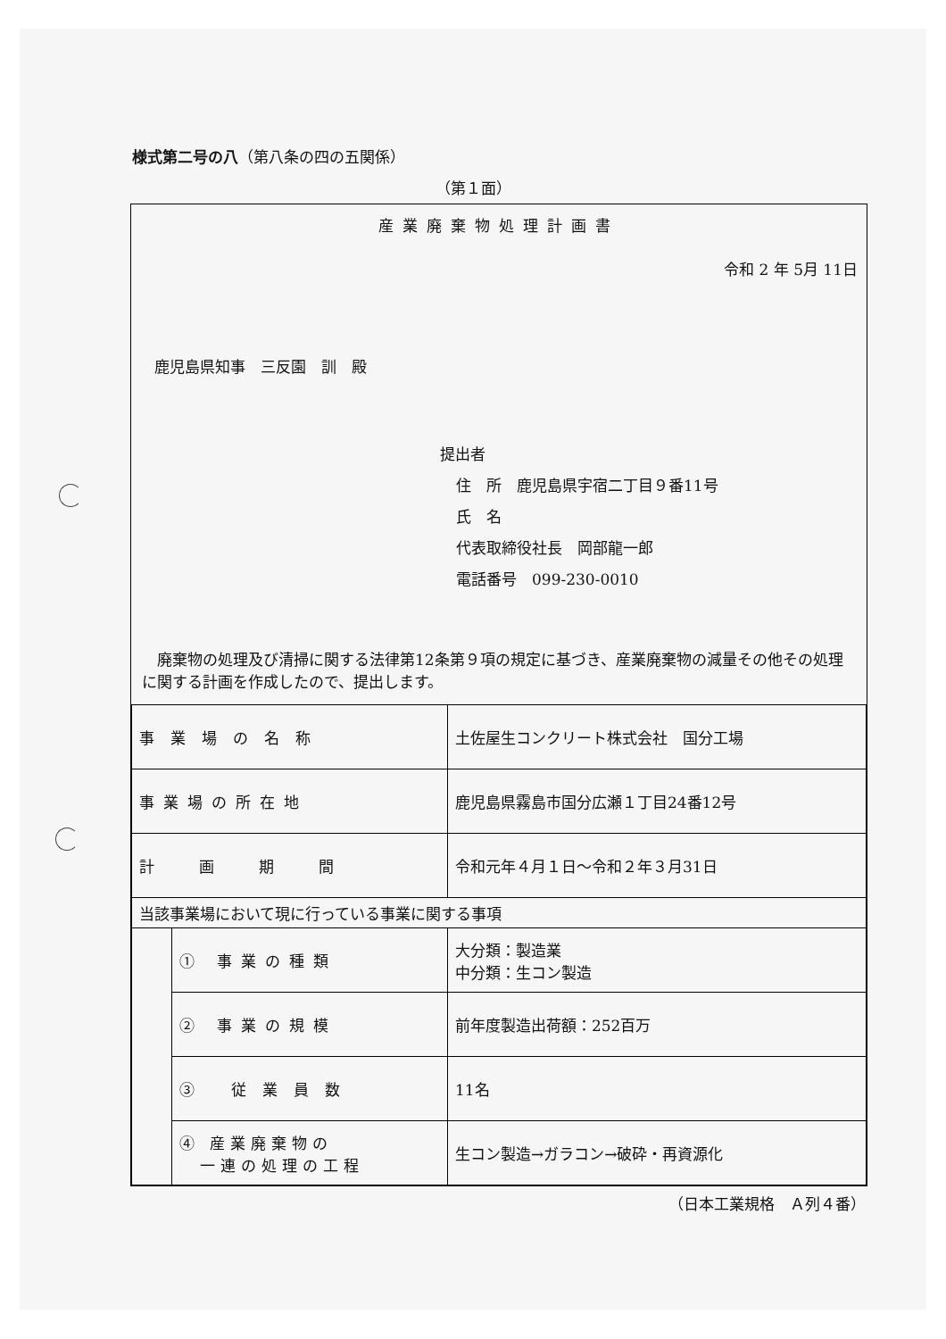様式第二号の八（第八条の四の五関係）
（第１面）
産業廃棄物処理計画書
令和 2 年 5月 11日
鹿児島県知事　三反園　訓　殿
提出者
住　所　鹿児島県宇宿二丁目９番11号
氏　名
代表取締役社長　岡部龍一郎
電話番号　099-230-0010
　廃棄物の処理及び清掃に関する法律第12条第９項の規定に基づき、産業廃棄物の減量その他その処理に関する計画を作成したので、提出します。
| 事業場の名称 | | 土佐屋生コンクリート株式会社 国分工場 |
| 事業場の所在地 | | 鹿児島県霧島市国分広瀬１丁目24番12号 |
| 計画期間 | | 令和元年４月１日～令和２年３月31日 |
| 当該事業場において現に行っている事業に関する事項 | | |
| | ① 事業の種類 | 大分類：製造業 中分類：生コン製造 |
| | ② 事業の規模 | 前年度製造出荷額：252百万 |
| | ③ 従業員数 | 11名 |
| | ④ 産業廃棄物の 一連の処理の工程 | 生コン製造→ガラコン→破砕・再資源化 |
（日本工業規格　Ａ列４番）